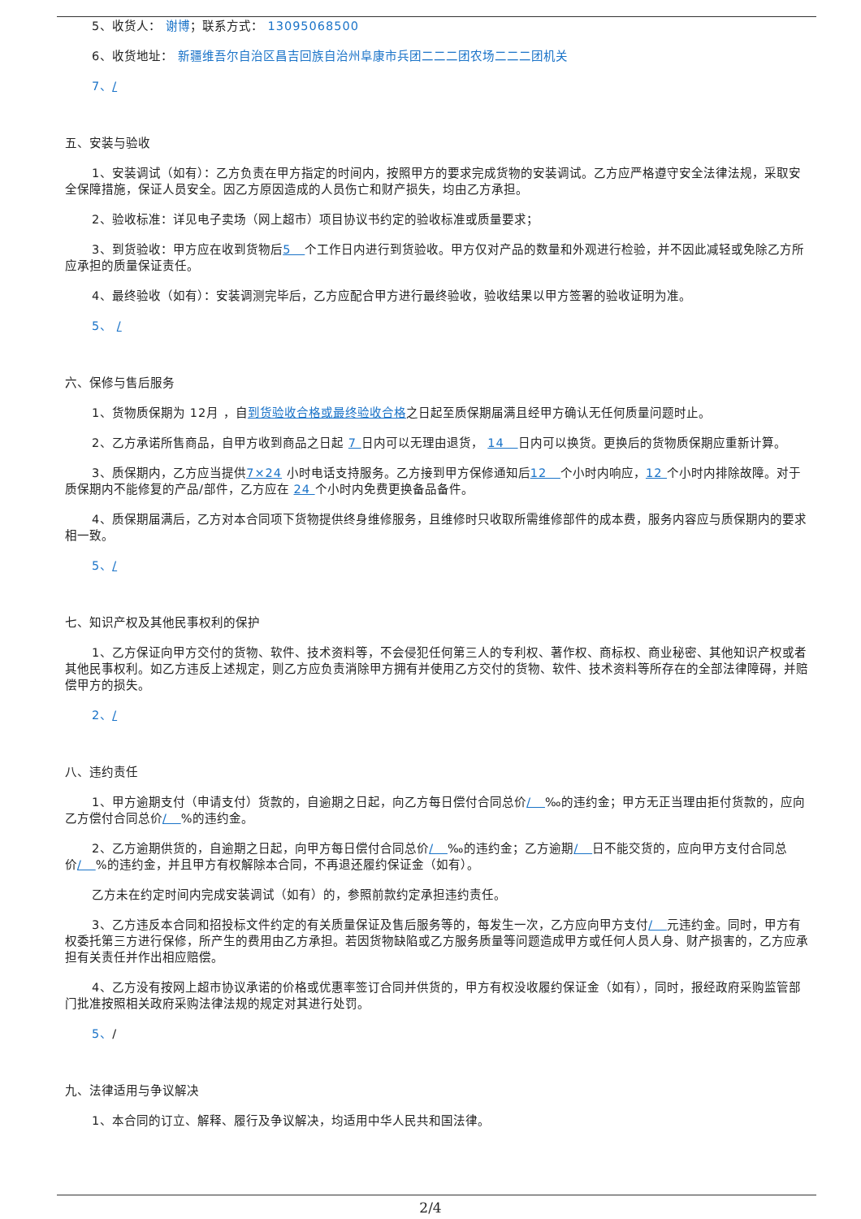5、收货人： 谢博；联系方式： 13095068500
6、收货地址： 新疆维吾尔自治区昌吉回族自治州阜康市兵团二二二团农场二二二团机关
7、/
五、安装与验收
1、安装调试（如有）：乙方负责在甲方指定的时间内，按照甲方的要求完成货物的安装调试。乙方应严格遵守安全法律法规，采取安全保障措施，保证人员安全。因乙方原因造成的人员伤亡和财产损失，均由乙方承担。
2、验收标准：详见电子卖场（网上超市）项目协议书约定的验收标准或质量要求；
3、到货验收：甲方应在收到货物后5 个工作日内进行到货验收。甲方仅对产品的数量和外观进行检验，并不因此减轻或免除乙方所应承担的质量保证责任。
4、最终验收（如有）：安装调测完毕后，乙方应配合甲方进行最终验收，验收结果以甲方签署的验收证明为准。
5、 /
六、保修与售后服务
1、货物质保期为 12月 ，自到货验收合格或最终验收合格之日起至质保期届满且经甲方确认无任何质量问题时止。
2、乙方承诺所售商品，自甲方收到商品之日起 7 日内可以无理由退货， 14 日内可以换货。更换后的货物质保期应重新计算。
3、质保期内，乙方应当提供7×24 小时电话支持服务。乙方接到甲方保修通知后12 个小时内响应，12 个小时内排除故障。对于质保期内不能修复的产品/部件，乙方应在 24 个小时内免费更换备品备件。
4、质保期届满后，乙方对本合同项下货物提供终身维修服务，且维修时只收取所需维修部件的成本费，服务内容应与质保期内的要求相一致。
5、/
七、知识产权及其他民事权利的保护
1、乙方保证向甲方交付的货物、软件、技术资料等，不会侵犯任何第三人的专利权、著作权、商标权、商业秘密、其他知识产权或者其他民事权利。如乙方违反上述规定，则乙方应负责消除甲方拥有并使用乙方交付的货物、软件、技术资料等所存在的全部法律障碍，并赔偿甲方的损失。
2、/
八、违约责任
1、甲方逾期支付（申请支付）货款的，自逾期之日起，向乙方每日偿付合同总价/ ‰的违约金；甲方无正当理由拒付货款的，应向乙方偿付合同总价/ %的违约金。
2、乙方逾期供货的，自逾期之日起，向甲方每日偿付合同总价/ ‰的违约金；乙方逾期/ 日不能交货的，应向甲方支付合同总价/ %的违约金，并且甲方有权解除本合同，不再退还履约保证金（如有）。
乙方未在约定时间内完成安装调试（如有）的，参照前款约定承担违约责任。
3、乙方违反本合同和招投标文件约定的有关质量保证及售后服务等的，每发生一次，乙方应向甲方支付/ 元违约金。同时，甲方有权委托第三方进行保修，所产生的费用由乙方承担。若因货物缺陷或乙方服务质量等问题造成甲方或任何人员人身、财产损害的，乙方应承担有关责任并作出相应赔偿。
4、乙方没有按网上超市协议承诺的价格或优惠率签订合同并供货的，甲方有权没收履约保证金（如有），同时，报经政府采购监管部门批准按照相关政府采购法律法规的规定对其进行处罚。
5、/
九、法律适用与争议解决
1、本合同的订立、解释、履行及争议解决，均适用中华人民共和国法律。
2/4